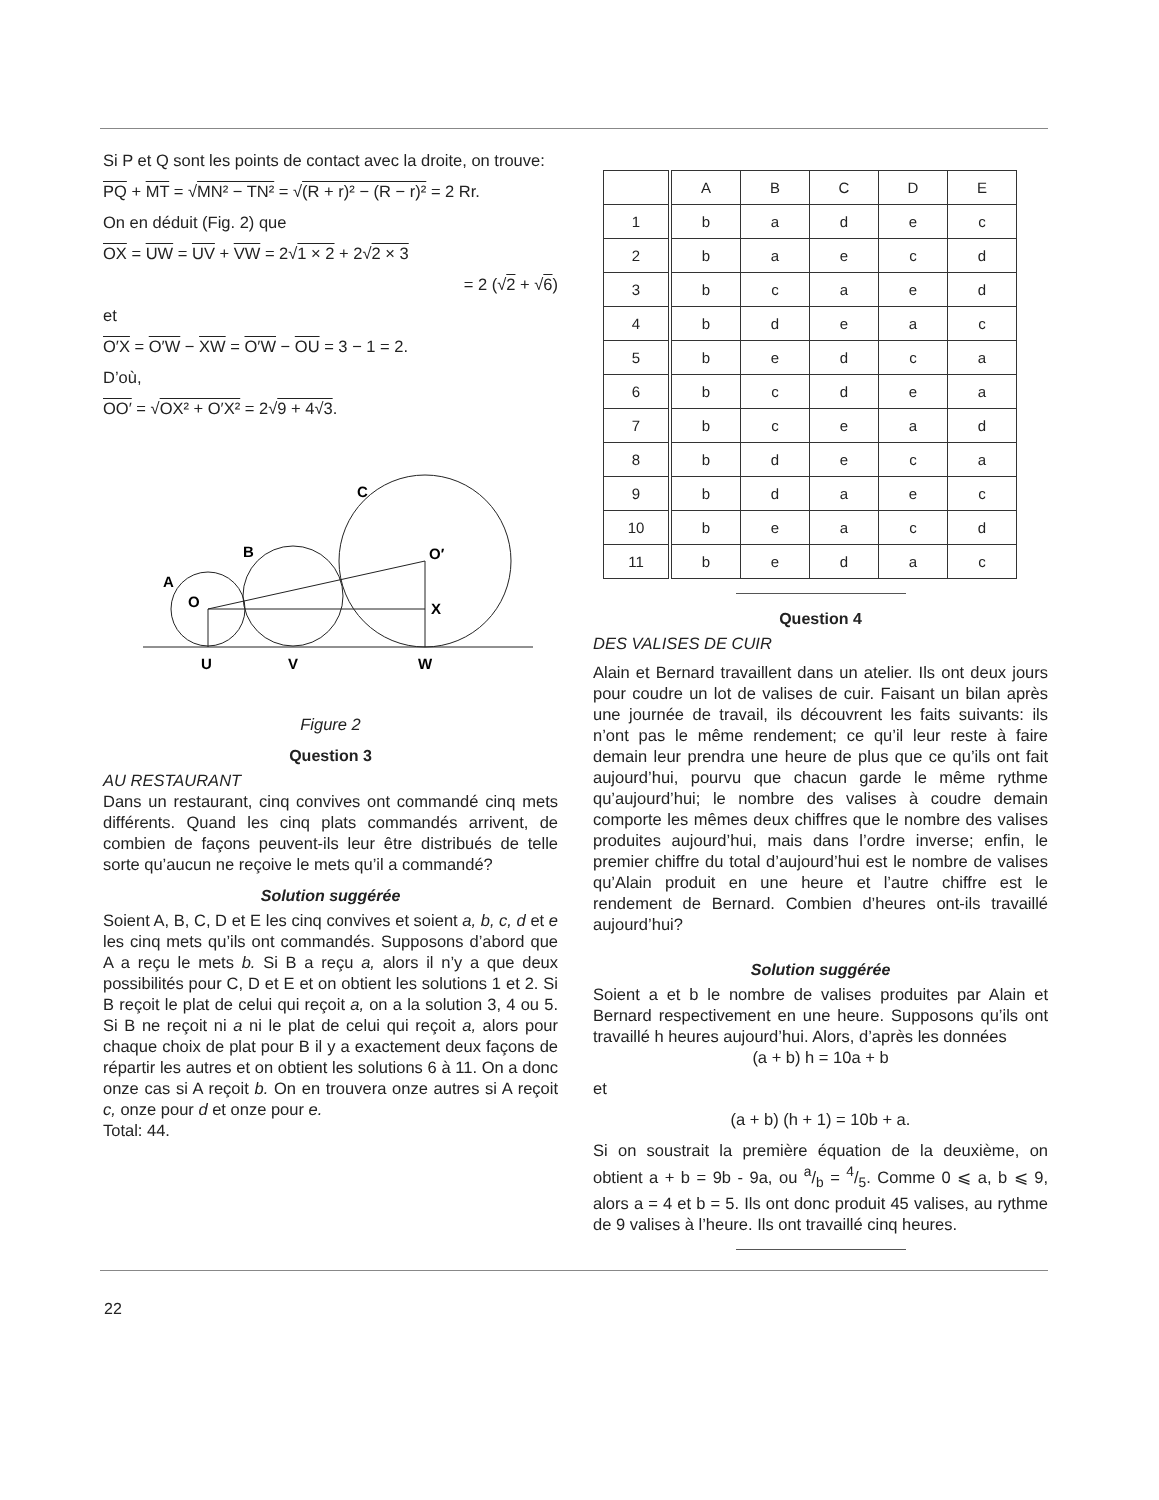Si P et Q sont les points de contact avec la droite, on trouve:
PQ + MT = √MN² − TN² = √(R + r)² − (R − r)² = 2 Rr.
On en déduit (Fig. 2) que
OX = UW = UV + VW = 2√1 × 2 + 2√2 × 3
= 2 (√2 + √6)
et
O′X = O′W − XW = O′W − OU = 3 − 1 = 2.
D’où,
OO′ = √OX² + O′X² = 2√9 + 4√3.
U
V
W
O
X
O′
A
B
C
Figure 2
Question 3
AU RESTAURANT
Dans un restaurant, cinq convives ont commandé cinq mets différents. Quand les cinq plats commandés arrivent, de combien de façons peuvent-ils leur être distribués de telle sorte qu’aucun ne reçoive le mets qu’il a commandé?
Solution suggérée
Soient A, B, C, D et E les cinq convives et soient a, b, c, d et e les cinq mets qu’ils ont commandés. Supposons d’abord que A a reçu le mets b. Si B a reçu a, alors il n’y a que deux possibilités pour C, D et E et on obtient les solutions 1 et 2. Si B reçoit le plat de celui qui reçoit a, on a la solution 3, 4 ou 5. Si B ne reçoit ni a ni le plat de celui qui reçoit a, alors pour chaque choix de plat pour B il y a exactement deux façons de répartir les autres et on obtient les solutions 6 à 11. On a donc onze cas si A reçoit b. On en trouvera onze autres si A reçoit c, onze pour d et onze pour e.
Total: 44.
| | A | B | C | D | E |
| 1 | b | a | d | e | c |
| 2 | b | a | e | c | d |
| 3 | b | c | a | e | d |
| 4 | b | d | e | a | c |
| 5 | b | e | d | c | a |
| 6 | b | c | d | e | a |
| 7 | b | c | e | a | d |
| 8 | b | d | e | c | a |
| 9 | b | d | a | e | c |
| 10 | b | e | a | c | d |
| 11 | b | e | d | a | c |
Question 4
DES VALISES DE CUIR
Alain et Bernard travaillent dans un atelier. Ils ont deux jours pour coudre un lot de valises de cuir. Faisant un bilan après une journée de travail, ils découvrent les faits suivants: ils n’ont pas le même rendement; ce qu’il leur reste à faire demain leur prendra une heure de plus que ce qu’ils ont fait aujourd’hui, pourvu que chacun garde le même rythme qu’aujourd’hui; le nombre des valises à coudre demain comporte les mêmes deux chiffres que le nombre des valises produites aujourd’hui, mais dans l’ordre inverse; enfin, le premier chiffre du total d’aujourd’hui est le nombre de valises qu’Alain produit en une heure et l’autre chiffre est le rendement de Bernard. Combien d’heures ont-ils travaillé aujourd’hui?
Solution suggérée
Soient a et b le nombre de valises produites par Alain et Bernard respectivement en une heure. Supposons qu’ils ont travaillé h heures aujourd’hui. Alors, d’après les données
(a + b) h = 10a + b
et
(a + b) (h + 1) = 10b + a.
Si on soustrait la première équation de la deuxième, on obtient a + b = 9b - 9a, ou a/b = 4/5. Comme 0 ⩽ a, b ⩽ 9, alors a = 4 et b = 5. Ils ont donc produit 45 valises, au rythme de 9 valises à l’heure. Ils ont travaillé cinq heures.
22